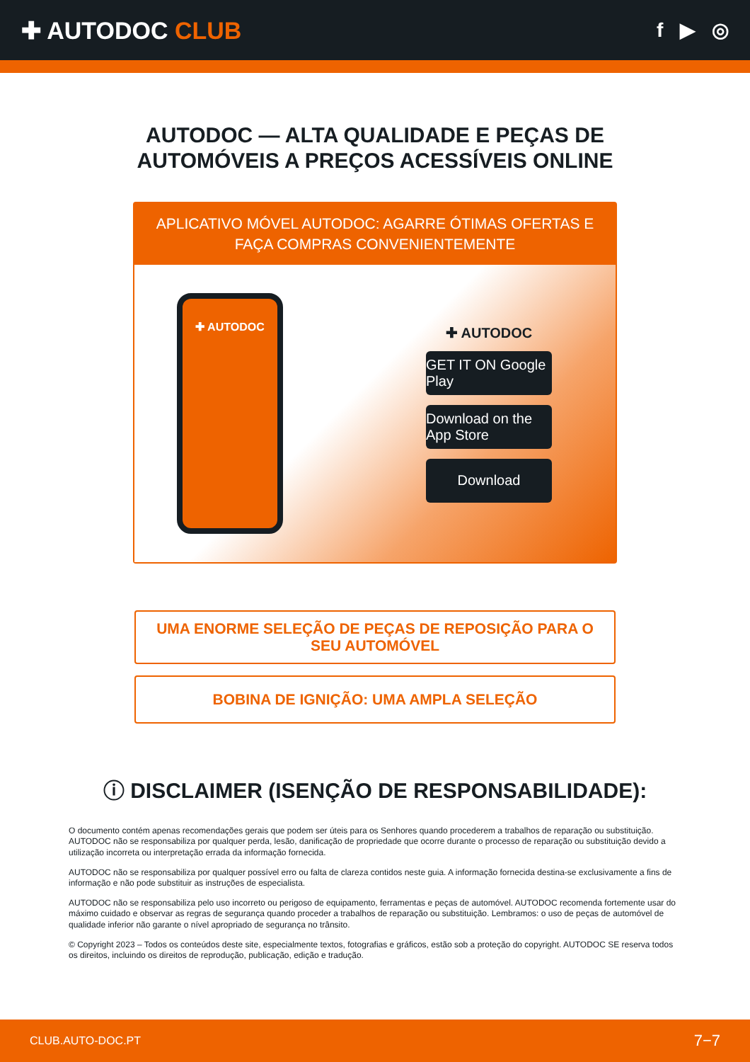✚ AUTODOC CLUB
f ▶ ◎
AUTODOC — ALTA QUALIDADE E PEÇAS DE
AUTOMÓVEIS A PREÇOS ACESSÍVEIS ONLINE
APLICATIVO MÓVEL AUTODOC: AGARRE ÓTIMAS OFERTAS E FAÇA COMPRAS CONVENIENTEMENTE
✚ AUTODOC
✚ AUTODOC
GET IT ON Google Play
Download on the App Store
Download
UMA ENORME SELEÇÃO DE PEÇAS DE REPOSIÇÃO PARA O SEU AUTOMÓVEL
BOBINA DE IGNIÇÃO: UMA AMPLA SELEÇÃO
ⓘ DISCLAIMER (ISENÇÃO DE RESPONSABILIDADE):
O documento contém apenas recomendações gerais que podem ser úteis para os Senhores quando procederem a trabalhos de reparação ou substituição. AUTODOC não se responsabiliza por qualquer perda, lesão, danificação de propriedade que ocorre durante o processo de reparação ou substituição devido a utilização incorreta ou interpretação errada da informação fornecida.
AUTODOC não se responsabiliza por qualquer possível erro ou falta de clareza contidos neste guia. A informação fornecida destina-se exclusivamente a fins de informação e não pode substituir as instruções de especialista.
AUTODOC não se responsabiliza pelo uso incorreto ou perigoso de equipamento, ferramentas e peças de automóvel. AUTODOC recomenda fortemente usar do máximo cuidado e observar as regras de segurança quando proceder a trabalhos de reparação ou substituição. Lembramos: o uso de peças de automóvel de qualidade inferior não garante o nível apropriado de segurança no trânsito.
© Copyright 2023 – Todos os conteúdos deste site, especialmente textos, fotografias e gráficos, estão sob a proteção do copyright. AUTODOC SE reserva todos os direitos, incluindo os direitos de reprodução, publicação, edição e tradução.
CLUB.AUTO-DOC.PT 7−7